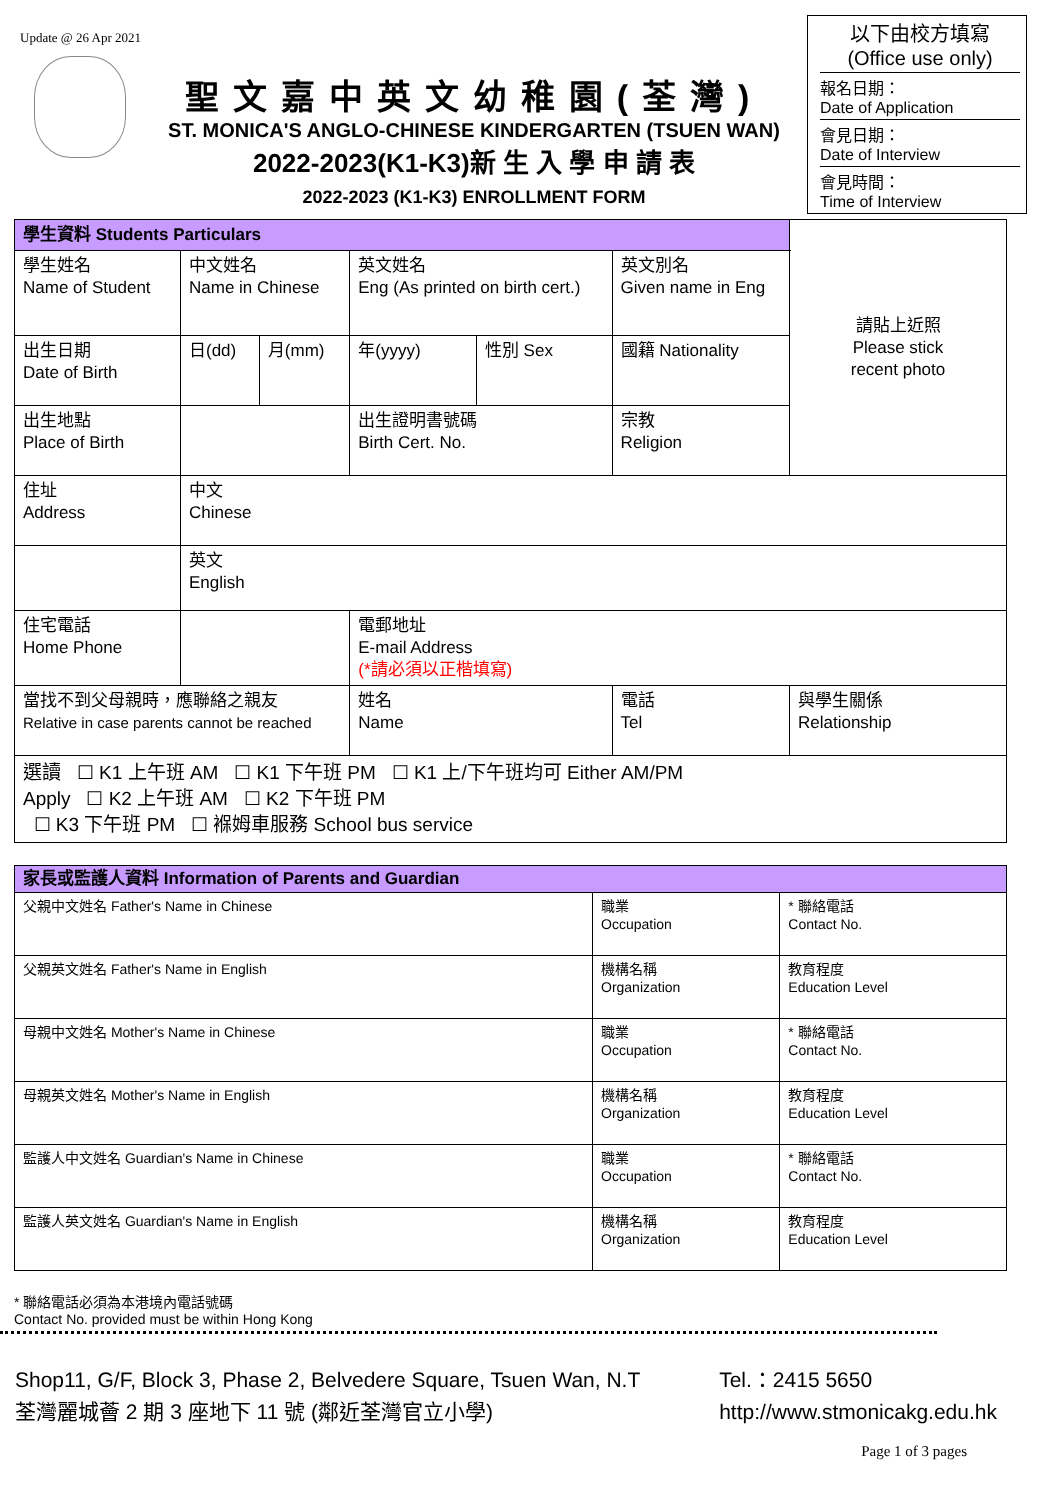Update @ 26 Apr 2021
聖文嘉中英文幼稚園(荃灣)
ST. MONICA'S ANGLO-CHINESE KINDERGARTEN (TSUEN WAN)
2022-2023(K1-K3)新 生 入 學 申 請 表
2022-2023 (K1-K3) ENROLLMENT FORM
以下由校方填寫
(Office use only)
報名日期：
Date of Application
會見日期：
Date of Interview
會見時間：
Time of Interview
| 學生資料 Students Particulars | | | | | | 請貼上近照 Please stick recent photo |
| 學生姓名 Name of Student | 中文姓名 Name in Chinese | | 英文姓名 Eng (As printed on birth cert.) | | 英文別名 Given name in Eng | |
| 出生日期 Date of Birth | 日(dd) | 月(mm) | 年(yyyy) | 性別 Sex | 國籍 Nationality | |
| 出生地點 Place of Birth | | | 出生證明書號碼 Birth Cert. No. | | 宗教 Religion | |
| 住址 Address | 中文 Chinese | | | | | |
| | 英文 English | | | | | |
| 住宅電話 Home Phone | | | 電郵地址 E-mail Address (*請必須以正楷填寫) | | | |
| 當找不到父母親時，應聯絡之親友 Relative in case parents cannot be reached | | | 姓名 Name | | 電話 Tel | 與學生關係 Relationship |
| 選讀 ☐ K1 上午班 AM ☐ K1 下午班 PM ☐ K1 上/下午班均可 Either AM/PM Apply ☐ K2 上午班 AM ☐ K2 下午班 PM ☐ K3 下午班 PM ☐ 褓姆車服務 School bus service | | | | | | |
| 家長或監護人資料 Information of Parents and Guardian | | |
| 父親中文姓名 Father's Name in Chinese | 職業 Occupation | * 聯絡電話 Contact No. |
| 父親英文姓名 Father's Name in English | 機構名稱 Organization | 教育程度 Education Level |
| 母親中文姓名 Mother's Name in Chinese | 職業 Occupation | * 聯絡電話 Contact No. |
| 母親英文姓名 Mother's Name in English | 機構名稱 Organization | 教育程度 Education Level |
| 監護人中文姓名 Guardian's Name in Chinese | 職業 Occupation | * 聯絡電話 Contact No. |
| 監護人英文姓名 Guardian's Name in English | 機構名稱 Organization | 教育程度 Education Level |
* 聯絡電話必須為本港境內電話號碼
Contact No. provided must be within Hong Kong
Shop11, G/F, Block 3, Phase 2, Belvedere Square, Tsuen Wan, N.T
荃灣麗城薈 2 期 3 座地下 11 號 (鄰近荃灣官立小學)
Tel.：2415 5650
http://www.stmonicakg.edu.hk
Page 1 of 3 pages